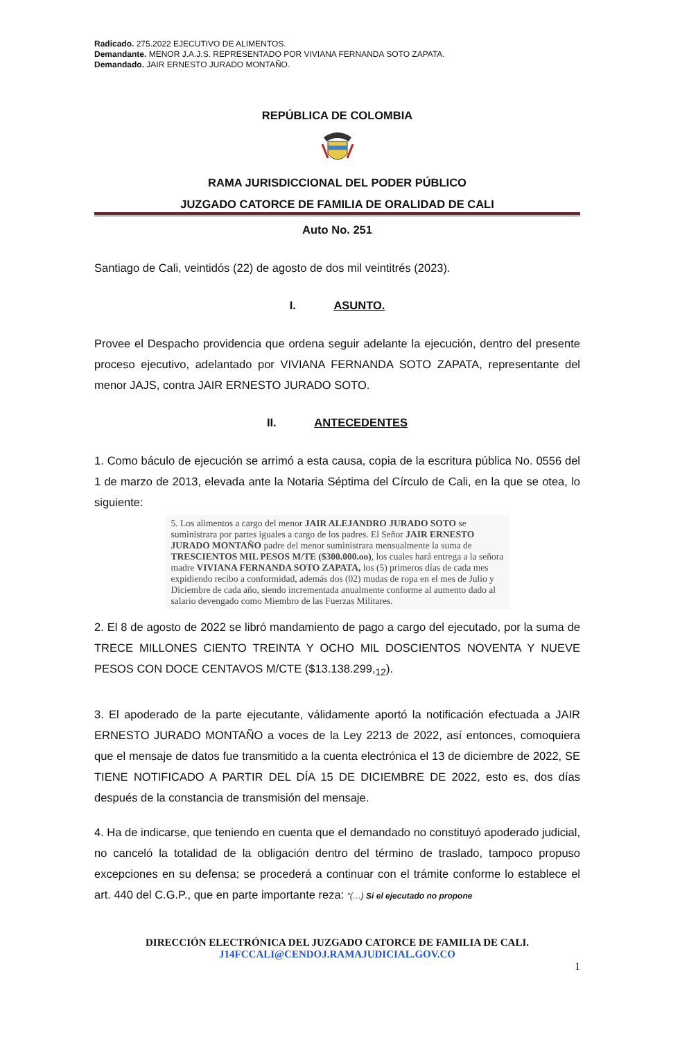Radicado. 275.2022 EJECUTIVO DE ALIMENTOS.
Demandante. MENOR J.A.J.S. REPRESENTADO POR VIVIANA FERNANDA SOTO ZAPATA.
Demandado. JAIR ERNESTO JURADO MONTAÑO.
REPÚBLICA DE COLOMBIA
RAMA JURISDICCIONAL DEL PODER PÚBLICO
JUZGADO CATORCE DE FAMILIA DE ORALIDAD DE CALI
Auto No. 251
Santiago de Cali, veintidós (22) de agosto de dos mil veintitrés (2023).
I. ASUNTO.
Provee el Despacho providencia que ordena seguir adelante la ejecución, dentro del presente proceso ejecutivo, adelantado por VIVIANA FERNANDA SOTO ZAPATA, representante del menor JAJS, contra JAIR ERNESTO JURADO SOTO.
II. ANTECEDENTES
1. Como báculo de ejecución se arrimó a esta causa, copia de la escritura pública No. 0556 del 1 de marzo de 2013, elevada ante la Notaria Séptima del Círculo de Cali, en la que se otea, lo siguiente:
5. Los alimentos a cargo del menor JAIR ALEJANDRO JURADO SOTO se suministrara por partes iguales a cargo de los padres. El Señor JAIR ERNESTO JURADO MONTAÑO padre del menor suministrara mensualmente la suma de TRESCIENTOS MIL PESOS M/TE ($300.000.oo), los cuales hará entrega a la señora madre VIVIANA FERNANDA SOTO ZAPATA, los (5) primeros días de cada mes expidiendo recibo a conformidad, además dos (02) mudas de ropa en el mes de Julio y Diciembre de cada año, siendo incrementada anualmente conforme al aumento dado al salario devengado como Miembro de las Fuerzas Militares.
2. El 8 de agosto de 2022 se libró mandamiento de pago a cargo del ejecutado, por la suma de TRECE MILLONES CIENTO TREINTA Y OCHO MIL DOSCIENTOS NOVENTA Y NUEVE PESOS CON DOCE CENTAVOS M/CTE ($13.138.299,<sub>12</sub>).
3. El apoderado de la parte ejecutante, válidamente aportó la notificación efectuada a JAIR ERNESTO JURADO MONTAÑO a voces de la Ley 2213 de 2022, así entonces, comoquiera que el mensaje de datos fue transmitido a la cuenta electrónica el 13 de diciembre de 2022, SE TIENE NOTIFICADO A PARTIR DEL DÍA 15 DE DICIEMBRE DE 2022, esto es, dos días después de la constancia de transmisión del mensaje.
4. Ha de indicarse, que teniendo en cuenta que el demandado no constituyó apoderado judicial, no canceló la totalidad de la obligación dentro del término de traslado, tampoco propuso excepciones en su defensa; se procederá a continuar con el trámite conforme lo establece el art. 440 del C.G.P., que en parte importante reza: “(…) Si el ejecutado no propone
DIRECCIÓN ELECTRÓNICA DEL JUZGADO CATORCE DE FAMILIA DE CALI.
J14FCCALI@CENDOJ.RAMAJUDICIAL.GOV.CO
1